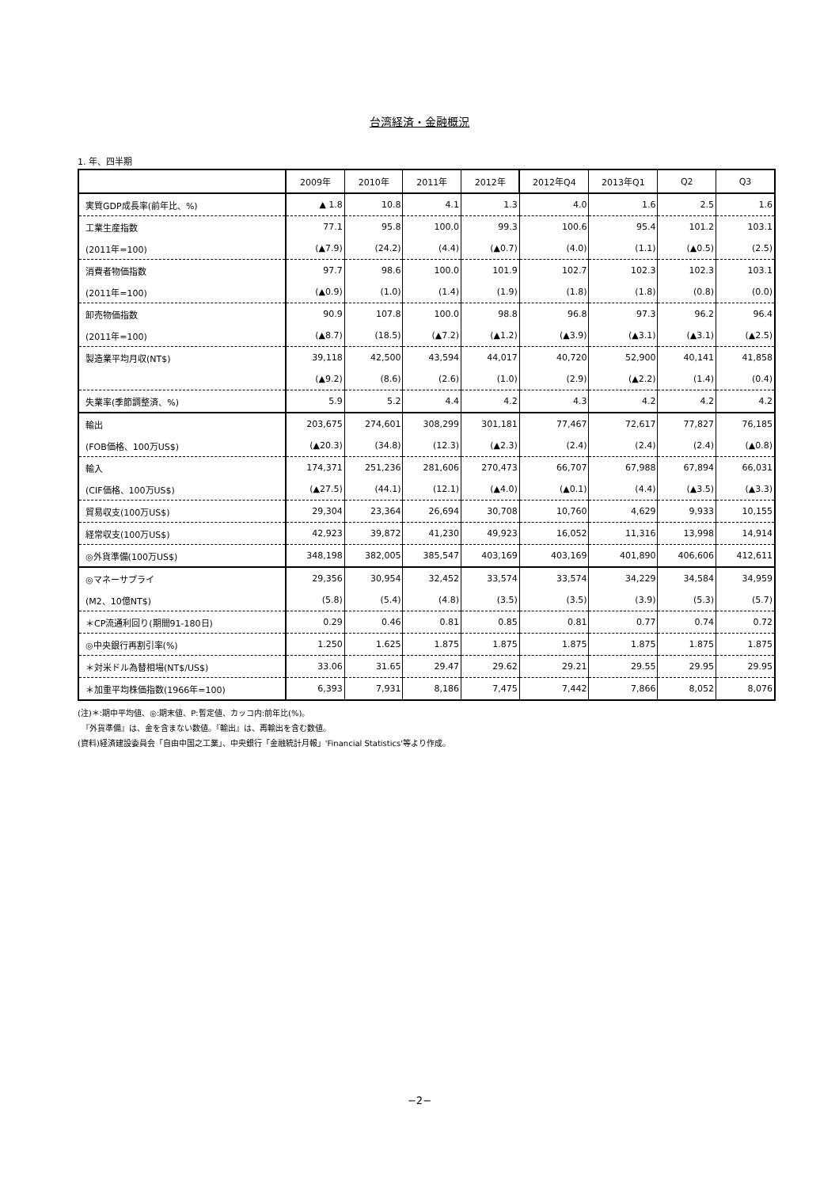台湾経済・金融概況
1. 年、四半期
| | 2009年 | 2010年 | 2011年 | 2012年 | 2012年Q4 | 2013年Q1 | Q2 | Q3 |
| --- | --- | --- | --- | --- | --- | --- | --- | --- |
| 実質GDP成長率(前年比、%) | ▲ 1.8 | 10.8 | 4.1 | 1.3 | 4.0 | 1.6 | 2.5 | 1.6 |
| 工業生産指数 | 77.1 | 95.8 | 100.0 | 99.3 | 100.6 | 95.4 | 101.2 | 103.1 |
| (2011年=100) | (▲7.9) | (24.2) | (4.4) | (▲0.7) | (4.0) | (1.1) | (▲0.5) | (2.5) |
| 消費者物価指数 | 97.7 | 98.6 | 100.0 | 101.9 | 102.7 | 102.3 | 102.3 | 103.1 |
| (2011年=100) | (▲0.9) | (1.0) | (1.4) | (1.9) | (1.8) | (1.8) | (0.8) | (0.0) |
| 卸売物価指数 | 90.9 | 107.8 | 100.0 | 98.8 | 96.8 | 97.3 | 96.2 | 96.4 |
| (2011年=100) | (▲8.7) | (18.5) | (▲7.2) | (▲1.2) | (▲3.9) | (▲3.1) | (▲3.1) | (▲2.5) |
| 製造業平均月収(NT$) | 39,118 | 42,500 | 43,594 | 44,017 | 40,720 | 52,900 | 40,141 | 41,858 |
| | (▲9.2) | (8.6) | (2.6) | (1.0) | (2.9) | (▲2.2) | (1.4) | (0.4) |
| 失業率(季節調整済、%) | 5.9 | 5.2 | 4.4 | 4.2 | 4.3 | 4.2 | 4.2 | 4.2 |
| 輸出 | 203,675 | 274,601 | 308,299 | 301,181 | 77,467 | 72,617 | 77,827 | 76,185 |
| (FOB価格、100万US$) | (▲20.3) | (34.8) | (12.3) | (▲2.3) | (2.4) | (2.4) | (2.4) | (▲0.8) |
| 輸入 | 174,371 | 251,236 | 281,606 | 270,473 | 66,707 | 67,988 | 67,894 | 66,031 |
| (CIF価格、100万US$) | (▲27.5) | (44.1) | (12.1) | (▲4.0) | (▲0.1) | (4.4) | (▲3.5) | (▲3.3) |
| 貿易収支(100万US$) | 29,304 | 23,364 | 26,694 | 30,708 | 10,760 | 4,629 | 9,933 | 10,155 |
| 経常収支(100万US$) | 42,923 | 39,872 | 41,230 | 49,923 | 16,052 | 11,316 | 13,998 | 14,914 |
| ◎外貨準備(100万US$) | 348,198 | 382,005 | 385,547 | 403,169 | 403,169 | 401,890 | 406,606 | 412,611 |
| ◎マネーサプライ | 29,356 | 30,954 | 32,452 | 33,574 | 33,574 | 34,229 | 34,584 | 34,959 |
| (M2、10億NT$) | (5.8) | (5.4) | (4.8) | (3.5) | (3.5) | (3.9) | (5.3) | (5.7) |
| ＊CP流通利回り(期間91-180日) | 0.29 | 0.46 | 0.81 | 0.85 | 0.81 | 0.77 | 0.74 | 0.72 |
| ◎中央銀行再割引率(%) | 1.250 | 1.625 | 1.875 | 1.875 | 1.875 | 1.875 | 1.875 | 1.875 |
| ＊対米ドル為替相場(NT$/US$) | 33.06 | 31.65 | 29.47 | 29.62 | 29.21 | 29.55 | 29.95 | 29.95 |
| ＊加重平均株価指数(1966年=100) | 6,393 | 7,931 | 8,186 | 7,475 | 7,442 | 7,866 | 8,052 | 8,076 |
(注)＊:期中平均値、◎:期末値、P:暫定値、カッコ内:前年比(%)。
　『外貨準備』は、金を含まない数値。『輸出』は、再輸出を含む数値。
(資料)経済建設委員会「自由中国之工業」、中央銀行「金融統計月報」'Financial Statistics'等より作成。
−2−